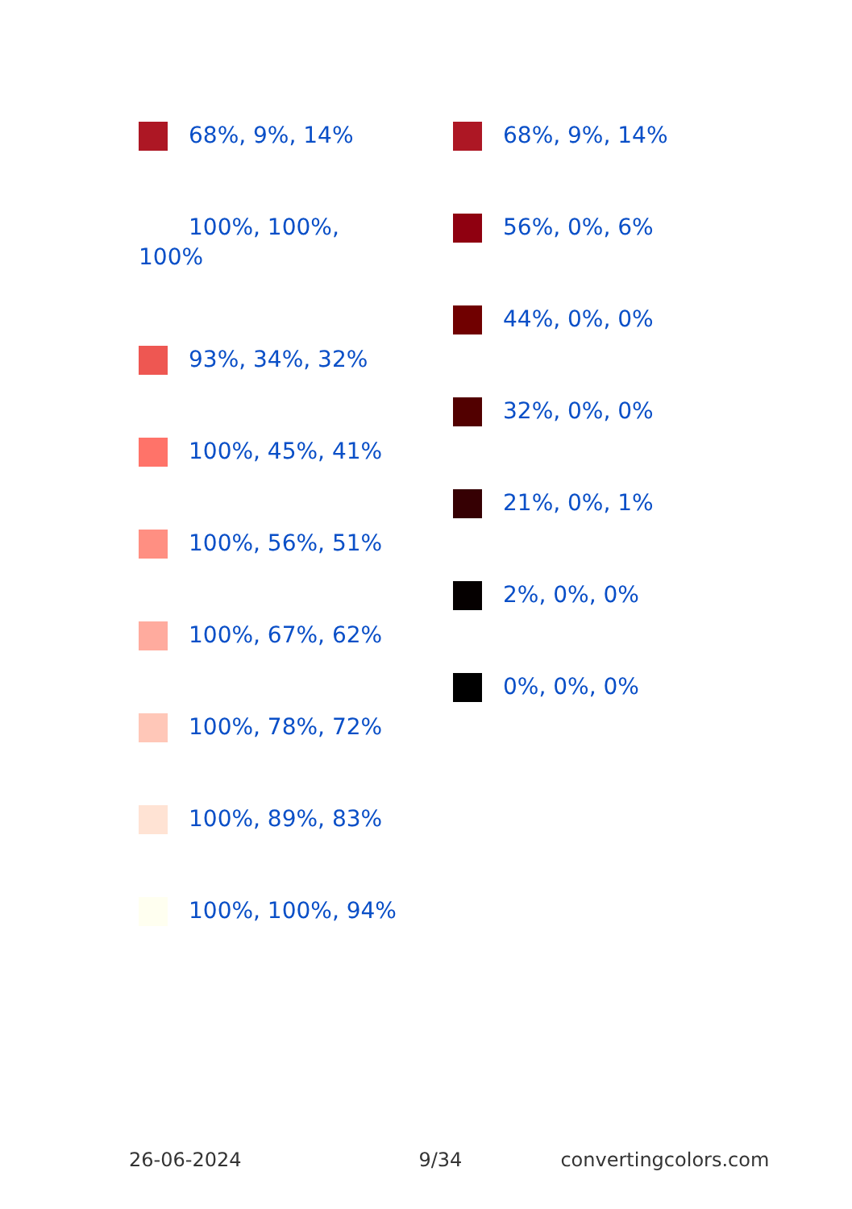68%, 9%, 14%
100%, 100%,
100%
93%, 34%, 32%
100%, 45%, 41%
100%, 56%, 51%
100%, 67%, 62%
100%, 78%, 72%
100%, 89%, 83%
100%, 100%, 94%
68%, 9%, 14%
56%, 0%, 6%
44%, 0%, 0%
32%, 0%, 0%
21%, 0%, 1%
2%, 0%, 0%
0%, 0%, 0%
26-06-2024 9/34 convertingcolors.com